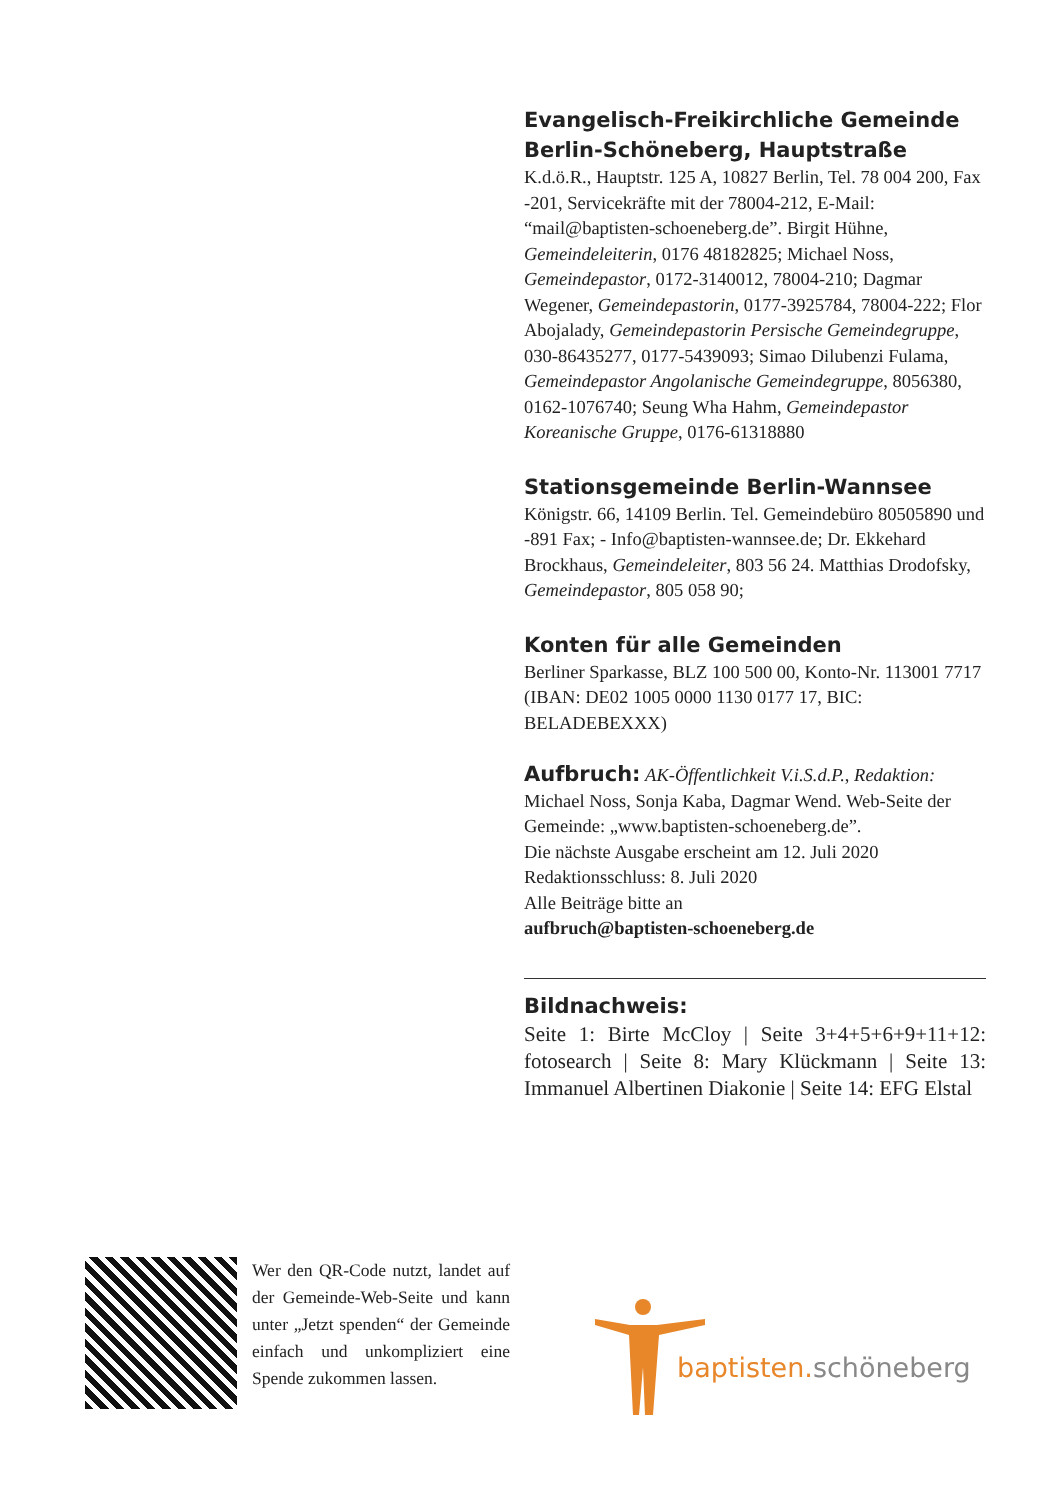Evangelisch-Freikirchliche Gemeinde Berlin-Schöneberg, Hauptstraße
K.d.ö.R., Hauptstr. 125 A, 10827 Berlin, Tel. 78 004 200, Fax -201, Servicekräfte mit der 78004-212, E-Mail: “mail@baptisten-schoeneberg.de”. Birgit Hühne, Gemeindeleiterin, 0176 48182825; Michael Noss, Gemeindepastor, 0172-3140012, 78004-210; Dagmar Wegener, Gemeindepastorin, 0177-3925784, 78004-222; Flor Abojalady, Gemeindepastorin Persische Gemeindegruppe, 030-86435277, 0177-5439093; Simao Dilubenzi Fulama, Gemeindepastor Angolanische Gemeindegruppe, 8056380, 0162-1076740; Seung Wha Hahm, Gemeindepastor Koreanische Gruppe, 0176-61318880
Stationsgemeinde Berlin-Wannsee
Königstr. 66, 14109 Berlin. Tel. Gemeindebüro 80505890 und -891 Fax; - Info@baptisten-wannsee.de; Dr. Ekkehard Brockhaus, Gemeindeleiter, 803 56 24. Matthias Drodofsky, Gemeindepastor, 805 058 90;
Konten für alle Gemeinden
Berliner Sparkasse, BLZ 100 500 00, Konto-Nr. 113001 7717 (IBAN: DE02 1005 0000 1130 0177 17, BIC: BELADEBEXXX)
Aufbruch: AK-Öffentlichkeit V.i.S.d.P., Redaktion: Michael Noss, Sonja Kaba, Dagmar Wend. Web-Seite der Gemeinde: „www.baptisten-schoeneberg.de”.
Die nächste Ausgabe erscheint am 12. Juli 2020
Redaktionsschluss: 8. Juli 2020
Alle Beiträge bitte an
aufbruch@baptisten-schoeneberg.de
Bildnachweis:
Seite 1: Birte McCloy | Seite 3+4+5+6+9+11+12: fotosearch | Seite 8: Mary Klückmann | Seite 13: Immanuel Albertinen Diakonie | Seite 14: EFG Elstal
Wer den QR-Code nutzt, landet auf der Gemeinde-Web-Seite und kann unter „Jetzt spenden“ der Gemeinde einfach und unkompliziert eine Spende zukommen lassen.
baptisten.schöneberg